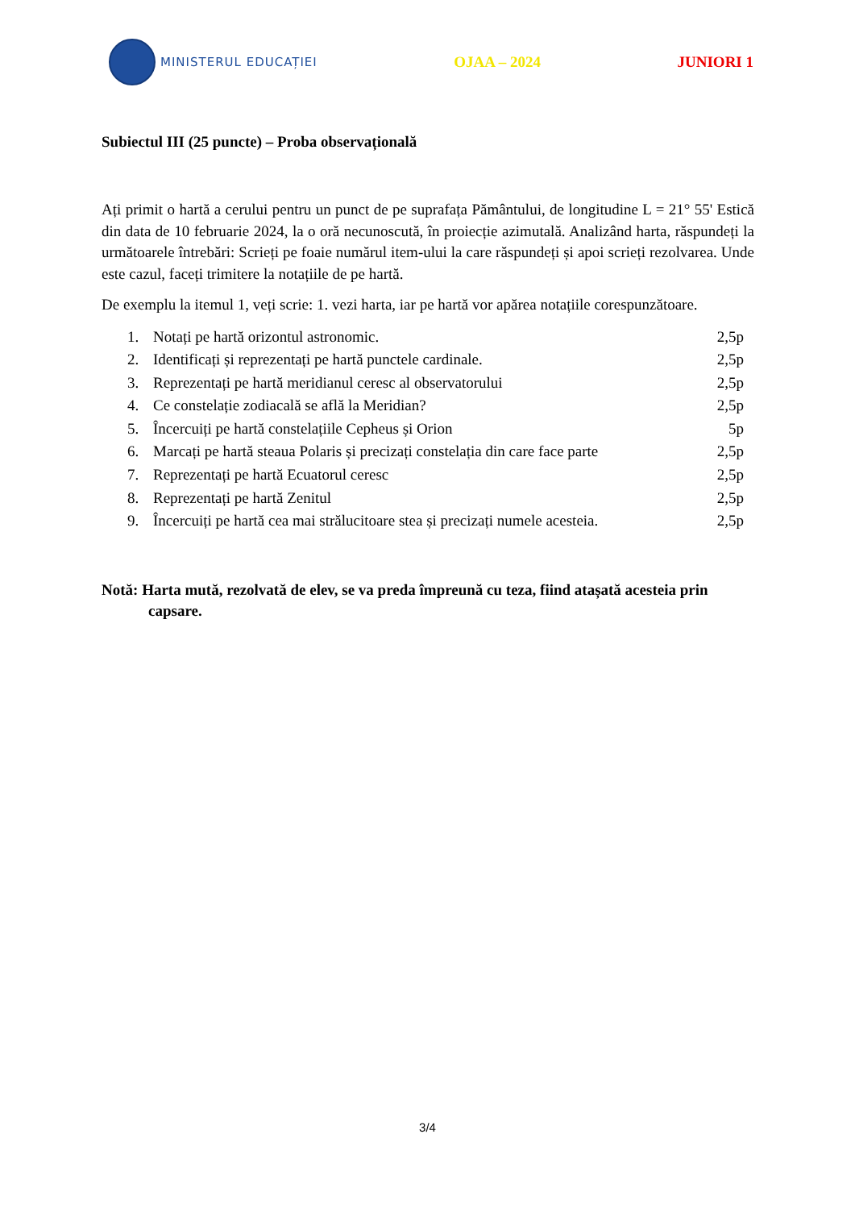MINISTERUL EDUCAȚIEI
OJAA – 2024 JUNIORI 1
Subiectul III (25 puncte) – Proba observațională
Ați primit o hartă a cerului pentru un punct de pe suprafața Pământului, de longitudine L = 21° 55' Estică din data de 10 februarie 2024, la o oră necunoscută, în proiecție azimutală. Analizând harta, răspundeți la următoarele întrebări: Scrieți pe foaie numărul item-ului la care răspundeți și apoi scrieți rezolvarea. Unde este cazul, faceți trimitere la notațiile de pe hartă.
De exemplu la itemul 1, veți scrie: 1. vezi harta, iar pe hartă vor apărea notațiile corespunzătoare.
1. Notați pe hartă orizontul astronomic. 2,5p
2. Identificați și reprezentați pe hartă punctele cardinale. 2,5p
3. Reprezentați pe hartă meridianul ceresc al observatorului 2,5p
4. Ce constelație zodiacală se află la Meridian? 2,5p
5. Încercuiți pe hartă constelațiile Cepheus și Orion 5p
6. Marcați pe hartă steaua Polaris și precizați constelația din care face parte 2,5p
7. Reprezentați pe hartă Ecuatorul ceresc 2,5p
8. Reprezentați pe hartă Zenitul 2,5p
9. Încercuiți pe hartă cea mai strălucitoare stea și precizați numele acesteia. 2,5p
Notă: Harta mută, rezolvată de elev, se va preda împreună cu teza, fiind atașată acesteia prin capsare.
3/4